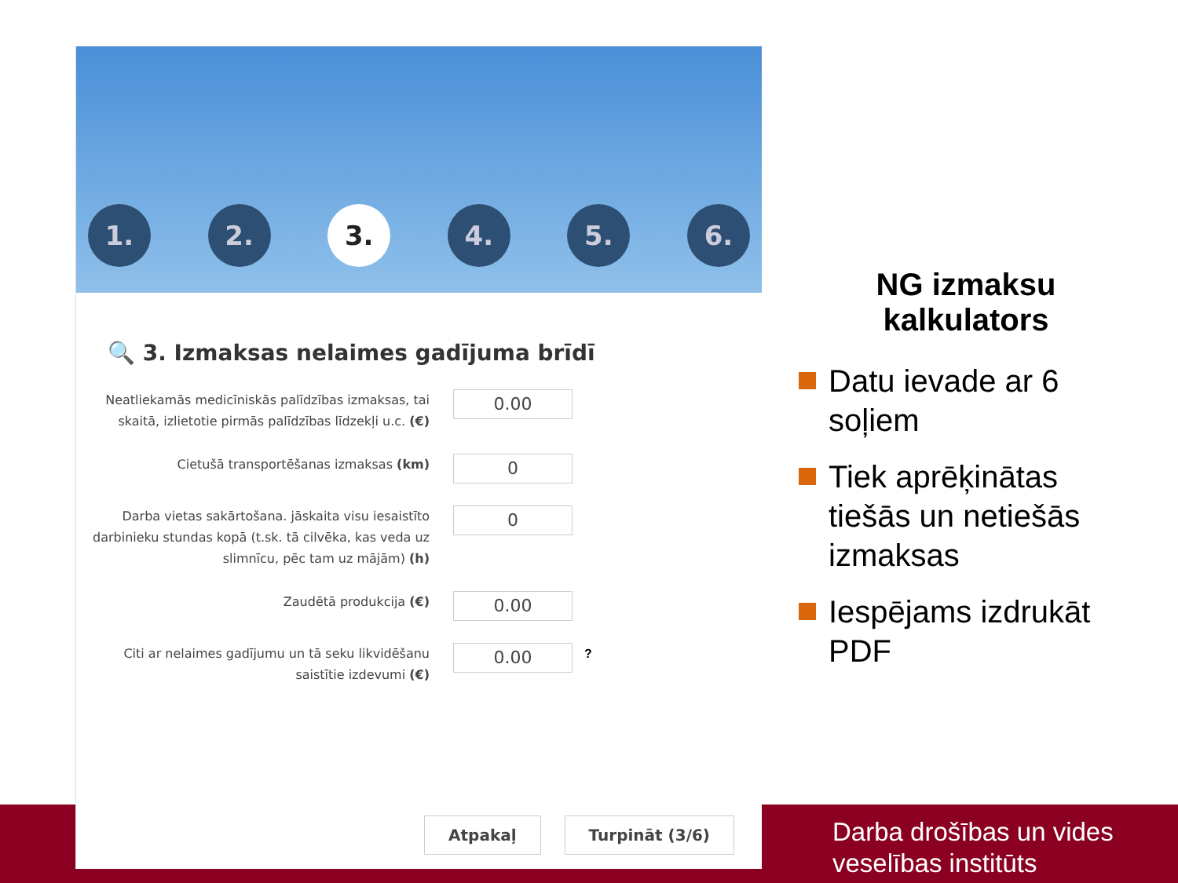1.
2.
3.
4.
5.
6.
🔍 3. Izmaksas nelaimes gadījuma brīdī
Neatliekamās medicīniskās palīdzības izmaksas, tai skaitā, izlietotie pirmās palīdzības līdzekļi u.c. (€)
0.00
Cietušā transportēšanas izmaksas (km)
0
Darba vietas sakārtošana. jāskaita visu iesaistīto darbinieku stundas kopā (t.sk. tā cilvēka, kas veda uz slimnīcu, pēc tam uz mājām) (h)
0
Zaudētā produkcija (€)
0.00
Citi ar nelaimes gadījumu un tā seku likvidēšanu saistītie izdevumi (€)
0.00
?
Atpakaļ Turpināt (3/6)
NG izmaksu kalkulators
Datu ievade ar 6 soļiem
Tiek aprēķinātas tiešās un netiešās izmaksas
Iespējams izdrukāt PDF
Darba drošības un vides
veselības institūts